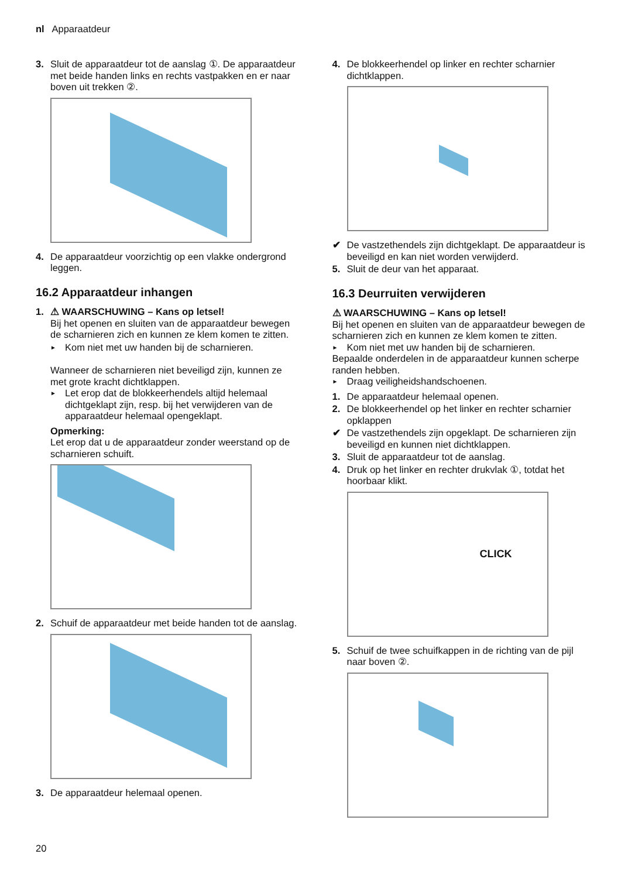nl Apparaatdeur
3. Sluit de apparaatdeur tot de aanslag ①. De apparaatdeur met beide handen links en rechts vastpakken en er naar boven uit trekken ②.
4. De apparaatdeur voorzichtig op een vlakke ondergrond leggen.
16.2 Apparaatdeur inhangen
1. ⚠ WAARSCHUWING – Kans op letsel!
Bij het openen en sluiten van de apparaatdeur bewegen de scharnieren zich en kunnen ze klem komen te zitten.
► Kom niet met uw handen bij de scharnieren.
Wanneer de scharnieren niet beveiligd zijn, kunnen ze met grote kracht dichtklappen.
► Let erop dat de blokkeerhendels altijd helemaal dichtgeklapt zijn, resp. bij het verwijderen van de apparaatdeur helemaal opengeklapt.
Opmerking:
Let erop dat u de apparaatdeur zonder weerstand op de scharnieren schuift.
2. Schuif de apparaatdeur met beide handen tot de aanslag.
3. De apparaatdeur helemaal openen.
4. De blokkeerhendel op linker en rechter scharnier dichtklappen.
✔ De vastzethendels zijn dichtgeklapt. De apparaatdeur is beveiligd en kan niet worden verwijderd.
5. Sluit de deur van het apparaat.
16.3 Deurruiten verwijderen
⚠ WAARSCHUWING – Kans op letsel!
Bij het openen en sluiten van de apparaatdeur bewegen de scharnieren zich en kunnen ze klem komen te zitten.
► Kom niet met uw handen bij de scharnieren.
Bepaalde onderdelen in de apparaatdeur kunnen scherpe randen hebben.
► Draag veiligheidshandschoenen.
1. De apparaatdeur helemaal openen.
2. De blokkeerhendel op het linker en rechter scharnier opklappen
✔ De vastzethendels zijn opgeklapt. De scharnieren zijn beveiligd en kunnen niet dichtklappen.
3. Sluit de apparaatdeur tot de aanslag.
4. Druk op het linker en rechter drukvlak ①, totdat het hoorbaar klikt.
CLICK
5. Schuif de twee schuifkappen in de richting van de pijl naar boven ②.
20